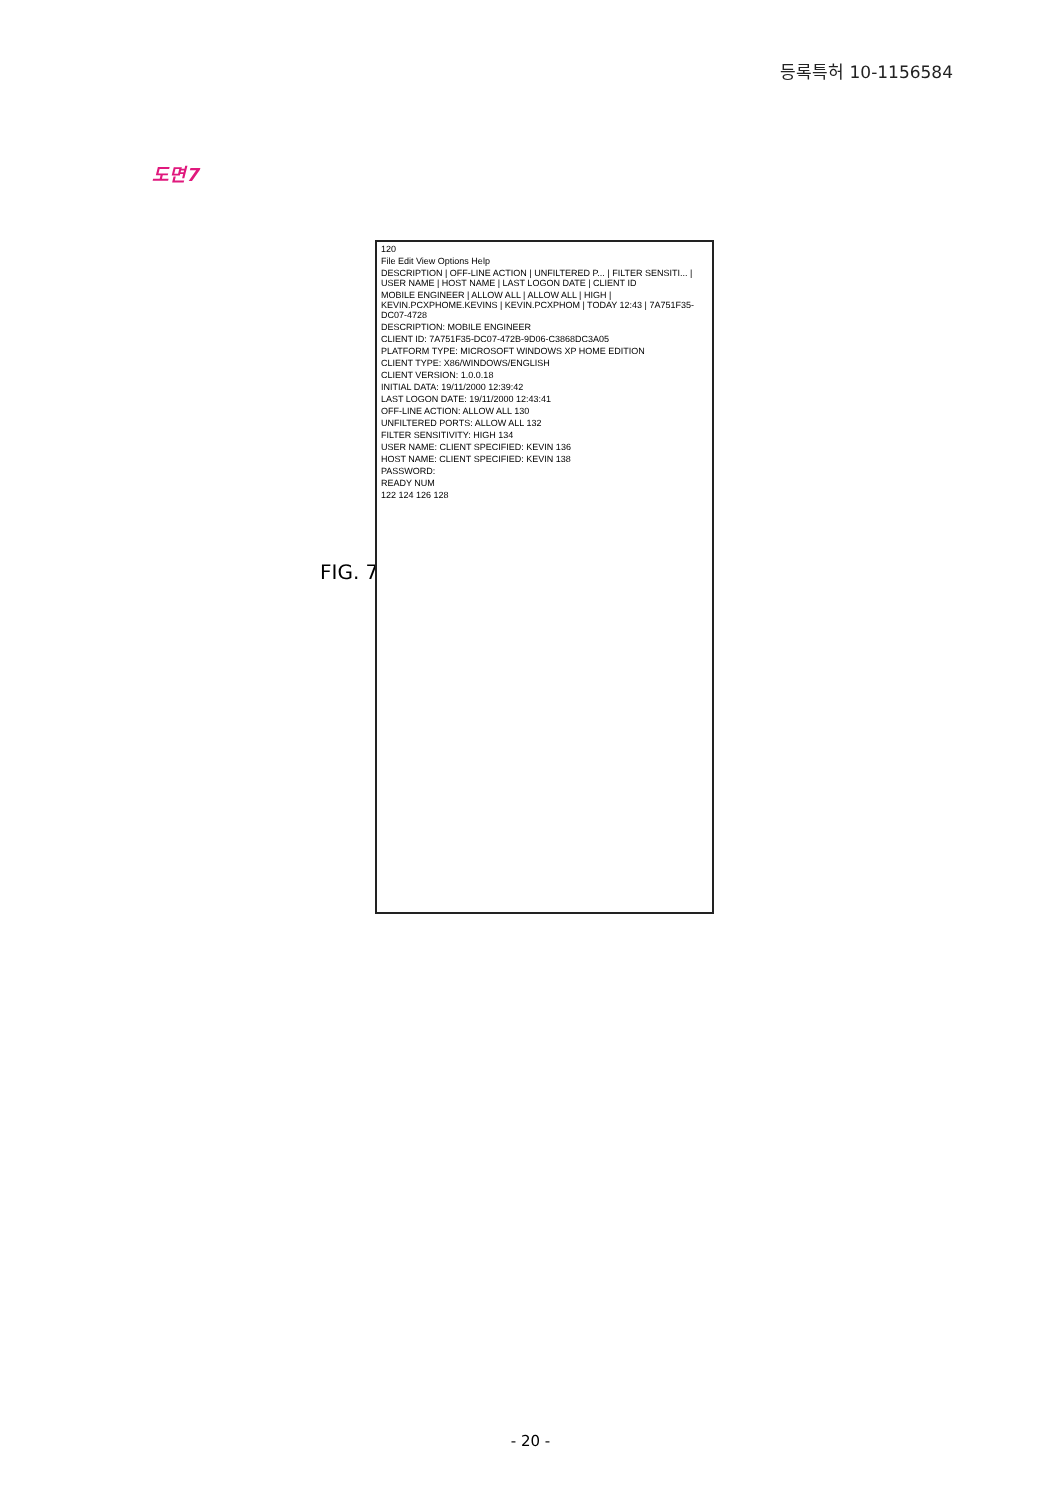등록특허 10-1156584
도면7
FIG. 7
120
File Edit View Options Help
DESCRIPTION | OFF-LINE ACTION | UNFILTERED P... | FILTER SENSITI... | USER NAME | HOST NAME | LAST LOGON DATE | CLIENT ID
MOBILE ENGINEER | ALLOW ALL | ALLOW ALL | HIGH | KEVIN.PCXPHOME.KEVINS | KEVIN.PCXPHOM | TODAY 12:43 | 7A751F35-DC07-4728
DESCRIPTION: MOBILE ENGINEER
CLIENT ID: 7A751F35-DC07-472B-9D06-C3868DC3A05
PLATFORM TYPE: MICROSOFT WINDOWS XP HOME EDITION
CLIENT TYPE: X86/WINDOWS/ENGLISH
CLIENT VERSION: 1.0.0.18
INITIAL DATA: 19/11/2000 12:39:42
LAST LOGON DATE: 19/11/2000 12:43:41
OFF-LINE ACTION: ALLOW ALL 130
UNFILTERED PORTS: ALLOW ALL 132
FILTER SENSITIVITY: HIGH 134
USER NAME: CLIENT SPECIFIED: KEVIN 136
HOST NAME: CLIENT SPECIFIED: KEVIN 138
PASSWORD:
READY NUM
122 124 126 128
- 20 -